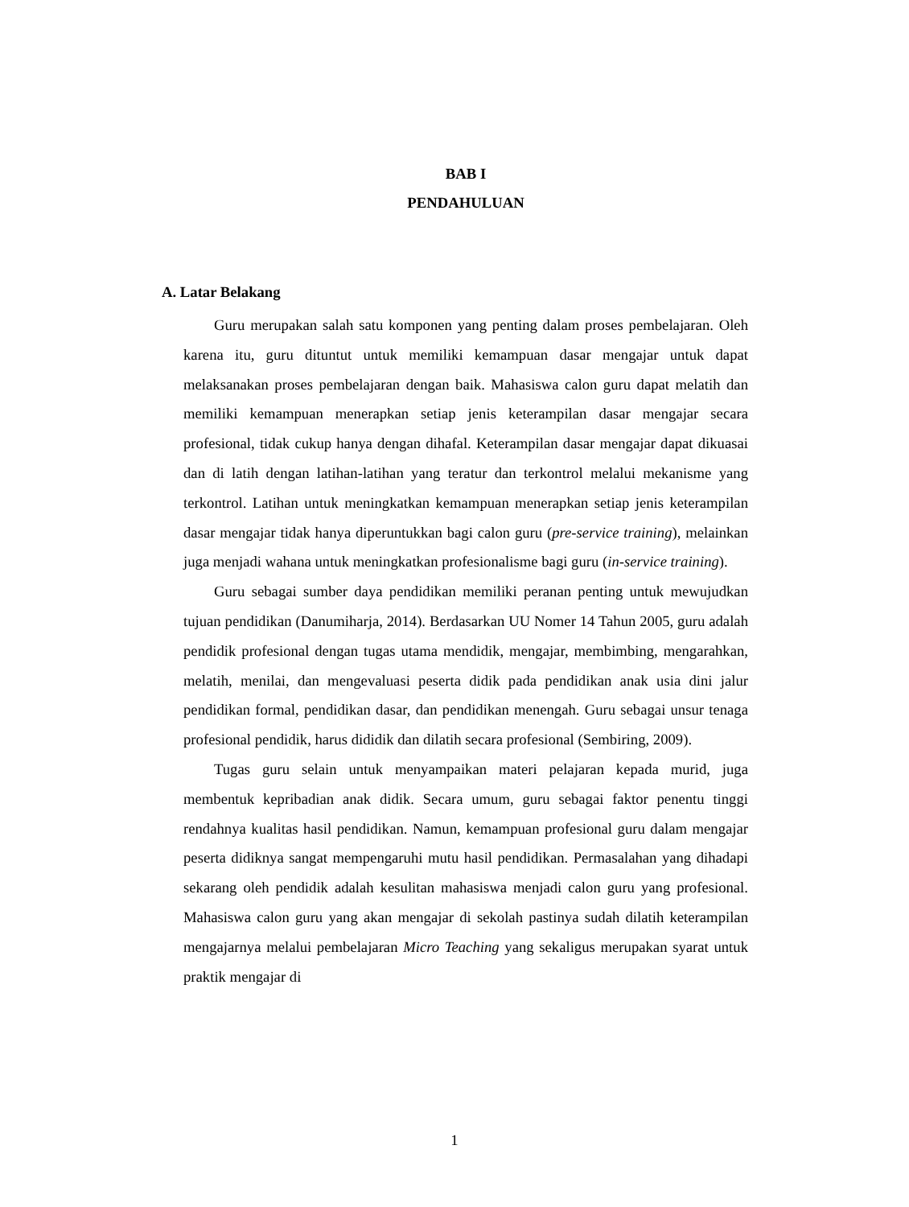BAB I
PENDAHULUAN
A. Latar Belakang
Guru merupakan salah satu komponen yang penting dalam proses pembelajaran. Oleh karena itu, guru dituntut untuk memiliki kemampuan dasar mengajar untuk dapat melaksanakan proses pembelajaran dengan baik. Mahasiswa calon guru dapat melatih dan memiliki kemampuan menerapkan setiap jenis keterampilan dasar mengajar secara profesional, tidak cukup hanya dengan dihafal. Keterampilan dasar mengajar dapat dikuasai dan di latih dengan latihan-latihan yang teratur dan terkontrol melalui mekanisme yang terkontrol. Latihan untuk meningkatkan kemampuan menerapkan setiap jenis keterampilan dasar mengajar tidak hanya diperuntukkan bagi calon guru (pre-service training), melainkan juga menjadi wahana untuk meningkatkan profesionalisme bagi guru (in-service training).
Guru sebagai sumber daya pendidikan memiliki peranan penting untuk mewujudkan tujuan pendidikan (Danumiharja, 2014). Berdasarkan UU Nomer 14 Tahun 2005, guru adalah pendidik profesional dengan tugas utama mendidik, mengajar, membimbing, mengarahkan, melatih, menilai, dan mengevaluasi peserta didik pada pendidikan anak usia dini jalur pendidikan formal, pendidikan dasar, dan pendidikan menengah. Guru sebagai unsur tenaga profesional pendidik, harus dididik dan dilatih secara profesional (Sembiring, 2009).
Tugas guru selain untuk menyampaikan materi pelajaran kepada murid, juga membentuk kepribadian anak didik. Secara umum, guru sebagai faktor penentu tinggi rendahnya kualitas hasil pendidikan. Namun, kemampuan profesional guru dalam mengajar peserta didiknya sangat mempengaruhi mutu hasil pendidikan. Permasalahan yang dihadapi sekarang oleh pendidik adalah kesulitan mahasiswa menjadi calon guru yang profesional. Mahasiswa calon guru yang akan mengajar di sekolah pastinya sudah dilatih keterampilan mengajarnya melalui pembelajaran Micro Teaching yang sekaligus merupakan syarat untuk praktik mengajar di
1